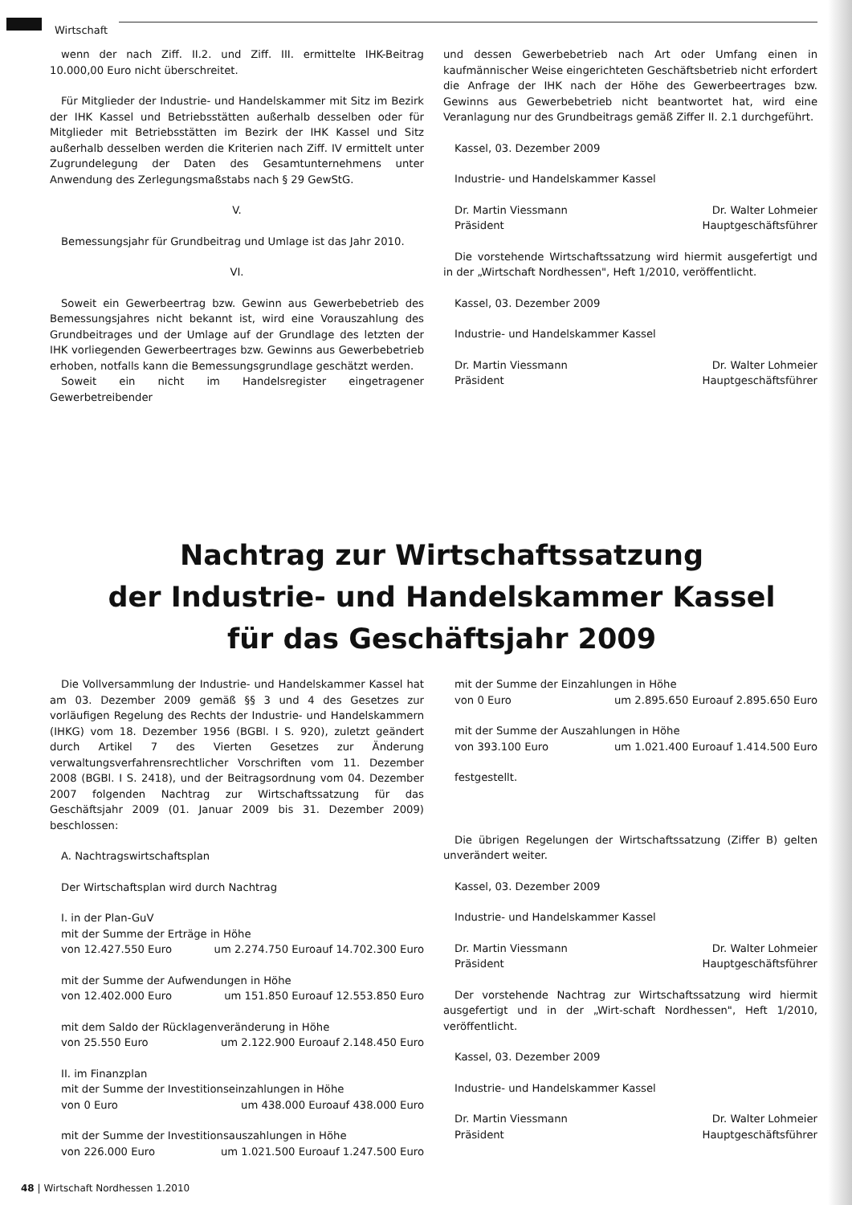Wirtschaft
wenn der nach Ziff. II.2. und Ziff. III. ermittelte IHK-Beitrag 10.000,00 Euro nicht überschreitet.
Für Mitglieder der Industrie- und Handelskammer mit Sitz im Bezirk der IHK Kassel und Betriebsstätten außerhalb desselben oder für Mitglieder mit Betriebsstätten im Bezirk der IHK Kassel und Sitz außerhalb desselben werden die Kriterien nach Ziff. IV ermittelt unter Zugrundelegung der Daten des Gesamtunternehmens unter Anwendung des Zerlegungsmaßstabs nach § 29 GewStG.
V.
Bemessungsjahr für Grundbeitrag und Umlage ist das Jahr 2010.
VI.
Soweit ein Gewerbeertrag bzw. Gewinn aus Gewerbebetrieb des Bemessungsjahres nicht bekannt ist, wird eine Vorauszahlung des Grundbeitrages und der Umlage auf der Grundlage des letzten der IHK vorliegenden Gewerbeertrages bzw. Gewinns aus Gewerbebetrieb erhoben, notfalls kann die Bemessungsgrundlage geschätzt werden.
Soweit ein nicht im Handelsregister eingetragener Gewerbetreibender
und dessen Gewerbebetrieb nach Art oder Umfang einen in kaufmännischer Weise eingerichteten Geschäftsbetrieb nicht erfordert die Anfrage der IHK nach der Höhe des Gewerbeertrages bzw. Gewinns aus Gewerbebetrieb nicht beantwortet hat, wird eine Veranlagung nur des Grundbeitrags gemäß Ziffer II. 2.1 durchgeführt.
Kassel, 03. Dezember 2009
Industrie- und Handelskammer Kassel
Dr. Martin Viessmann Dr. Walter Lohmeier
Präsident Hauptgeschäftsführer
Die vorstehende Wirtschaftssatzung wird hiermit ausgefertigt und in der „Wirtschaft Nordhessen", Heft 1/2010, veröffentlicht.
Kassel, 03. Dezember 2009
Industrie- und Handelskammer Kassel
Dr. Martin Viessmann Dr. Walter Lohmeier
Präsident Hauptgeschäftsführer
Nachtrag zur Wirtschaftssatzung
der Industrie- und Handelskammer Kassel
für das Geschäftsjahr 2009
Die Vollversammlung der Industrie- und Handelskammer Kassel hat am 03. Dezember 2009 gemäß §§ 3 und 4 des Gesetzes zur vorläufigen Regelung des Rechts der Industrie- und Handelskammern (IHKG) vom 18. Dezember 1956 (BGBl. I S. 920), zuletzt geändert durch Artikel 7 des Vierten Gesetzes zur Änderung verwaltungsverfahrensrechtlicher Vorschriften vom 11. Dezember 2008 (BGBl. I S. 2418), und der Beitragsordnung vom 04. Dezember 2007 folgenden Nachtrag zur Wirtschaftssatzung für das Geschäftsjahr 2009 (01. Januar 2009 bis 31. Dezember 2009) beschlossen:
A. Nachtragswirtschaftsplan
Der Wirtschaftsplan wird durch Nachtrag
I. in der Plan-GuV
mit der Summe der Erträge in Höhe
von 12.427.550 Euro um 2.274.750 Euroauf 14.702.300 Euro
mit der Summe der Aufwendungen in Höhe
von 12.402.000 Euro um 151.850 Euroauf 12.553.850 Euro
mit dem Saldo der Rücklagenveränderung in Höhe
von 25.550 Euro um 2.122.900 Euroauf 2.148.450 Euro
II. im Finanzplan
mit der Summe der Investitionseinzahlungen in Höhe
von 0 Euro um 438.000 Euroauf 438.000 Euro
mit der Summe der Investitionsauszahlungen in Höhe
von 226.000 Euro um 1.021.500 Euroauf 1.247.500 Euro
mit der Summe der Einzahlungen in Höhe
von 0 Euro um 2.895.650 Euroauf 2.895.650 Euro
mit der Summe der Auszahlungen in Höhe
von 393.100 Euro um 1.021.400 Euroauf 1.414.500 Euro
festgestellt.
Die übrigen Regelungen der Wirtschaftssatzung (Ziffer B) gelten unverändert weiter.
Kassel, 03. Dezember 2009
Industrie- und Handelskammer Kassel
Dr. Martin Viessmann Dr. Walter Lohmeier
Präsident Hauptgeschäftsführer
Der vorstehende Nachtrag zur Wirtschaftssatzung wird hiermit ausgefertigt und in der „Wirt-schaft Nordhessen", Heft 1/2010, veröffentlicht.
Kassel, 03. Dezember 2009
Industrie- und Handelskammer Kassel
Dr. Martin Viessmann Dr. Walter Lohmeier
Präsident Hauptgeschäftsführer
48 | Wirtschaft Nordhessen 1.2010